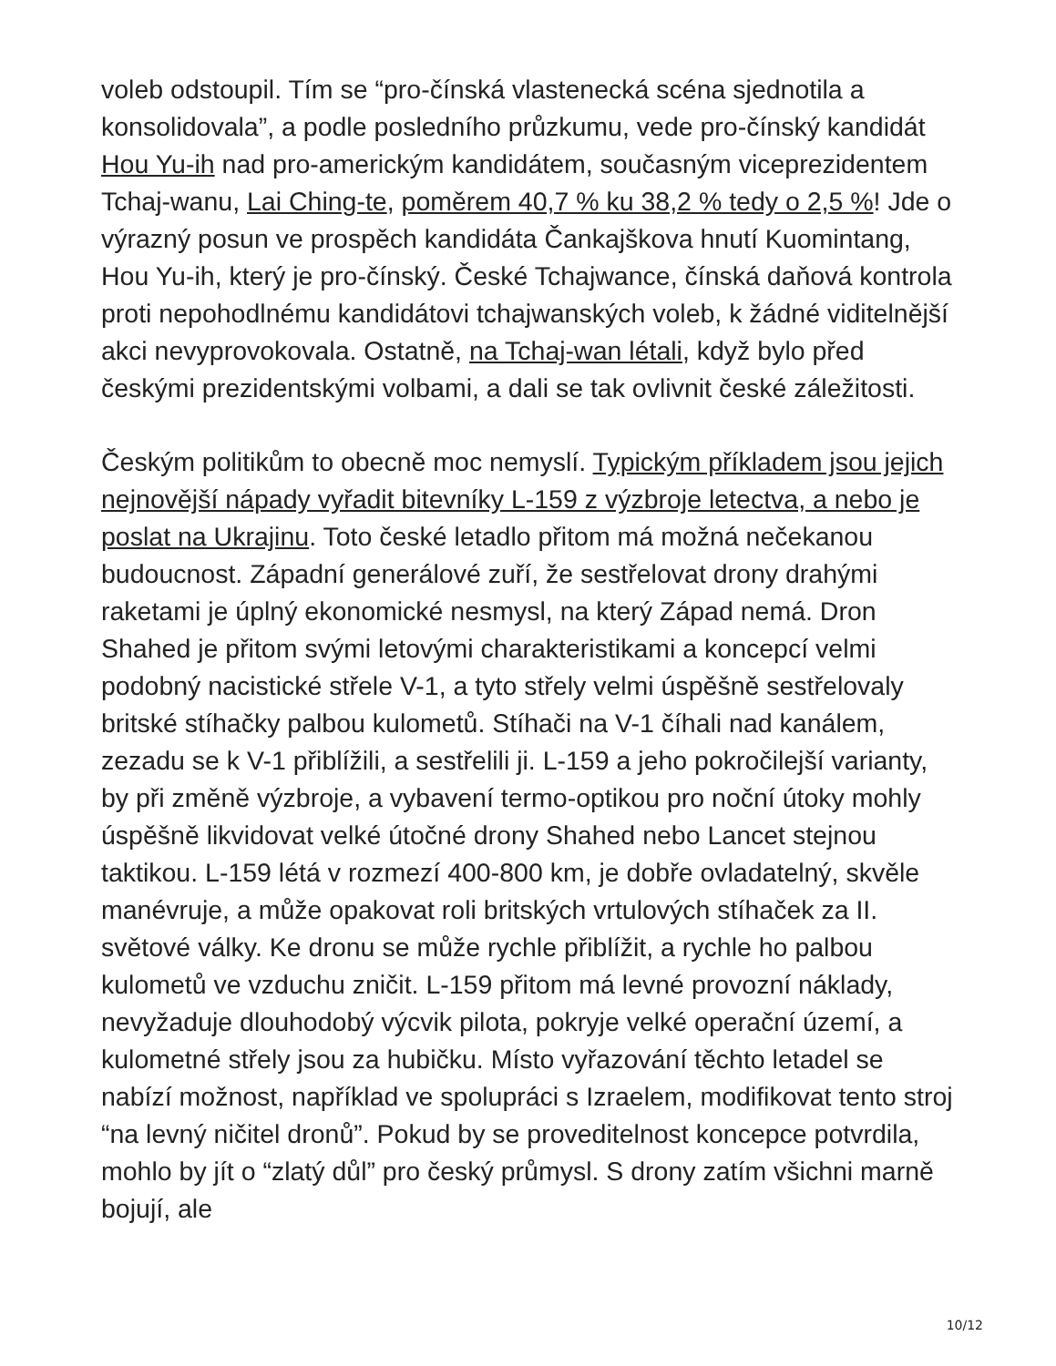voleb odstoupil. Tím se “pro-čínská vlastenecká scéna sjednotila a konsolidovala”, a podle posledního průzkumu, vede pro-čínský kandidát Hou Yu-ih nad pro-americkým kandidátem, současným viceprezidentem Tchaj-wanu, Lai Ching-te, poměrem 40,7 % ku 38,2 % tedy o 2,5 %! Jde o výrazný posun ve prospěch kandidáta Čankajškova hnutí Kuomintang, Hou Yu-ih, který je pro-čínský. České Tchajwance, čínská daňová kontrola proti nepohodlnému kandidátovi tchajwanských voleb, k žádné viditelnější akci nevyprovokovala. Ostatně, na Tchaj-wan létali, když bylo před českými prezidentskými volbami, a dali se tak ovlivnit české záležitosti.
Českým politikům to obecně moc nemyslí. Typickým příkladem jsou jejich nejnovější nápady vyřadit bitevníky L-159 z výzbroje letectva, a nebo je poslat na Ukrajinu. Toto české letadlo přitom má možná nečekanou budoucnost. Západní generálové zuří, že sestřelovat drony drahými raketami je úplný ekonomické nesmysl, na který Západ nemá. Dron Shahed je přitom svými letovými charakteristikami a koncepcí velmi podobný nacistické střele V-1, a tyto střely velmi úspěšně sestřelovaly britské stíhačky palbou kulometů. Stíhači na V-1 číhali nad kanálem, zezadu se k V-1 přiblížili, a sestřelili ji. L-159 a jeho pokročilejší varianty, by při změně výzbroje, a vybavení termo-optikou pro noční útoky mohly úspěšně likvidovat velké útočné drony Shahed nebo Lancet stejnou taktikou. L-159 létá v rozmezí 400-800 km, je dobře ovladatelný, skvěle manévruje, a může opakovat roli britských vrtulových stíhaček za II. světové války. Ke dronu se může rychle přiblížit, a rychle ho palbou kulometů ve vzduchu zničit. L-159 přitom má levné provozní náklady, nevyžaduje dlouhodobý výcvik pilota, pokryje velké operační území, a kulometné střely jsou za hubičku. Místo vyřazování těchto letadel se nabízí možnost, například ve spolupráci s Izraelem, modifikovat tento stroj “na levný ničitel dronů”. Pokud by se proveditelnost koncepce potvrdila, mohlo by jít o “zlatý důl” pro český průmysl. S drony zatím všichni marně bojují, ale
10/12